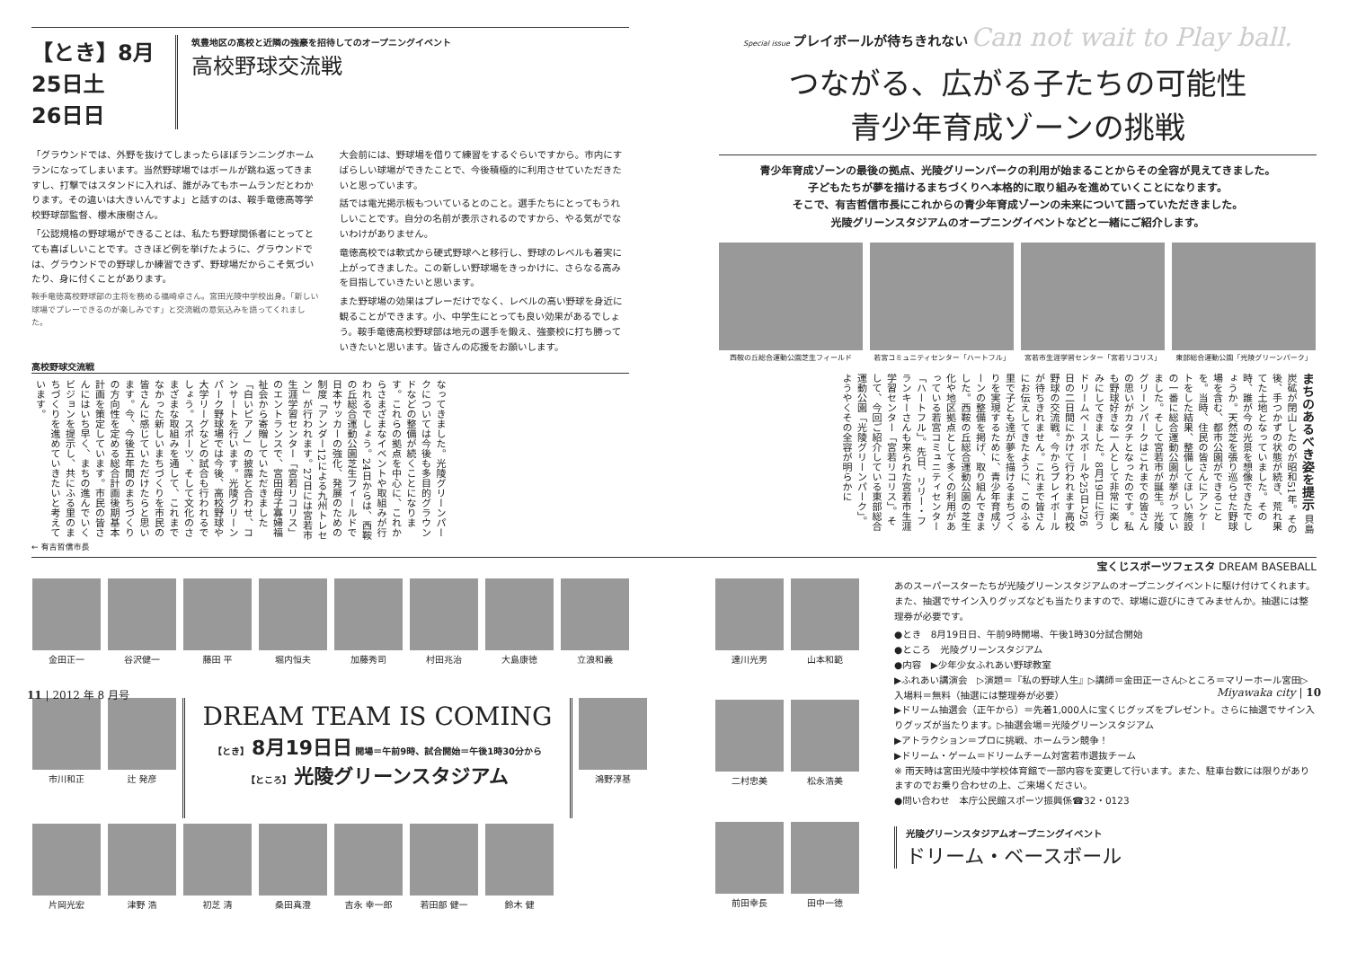【とき】8月25日土
26日日
筑豊地区の高校と近隣の強豪を招待してのオープニングイベント
高校野球交流戦
「グラウンドでは、外野を抜けてしまったらほぼランニングホームランになってしまいます。当然野球場ではボールが跳ね返ってきますし、打撃ではスタンドに入れば、誰がみてもホームランだとわかります。その違いは大きいんですよ」と話すのは、鞍手竜徳高等学校野球部監督、櫻木康樹さん。
「公認規格の野球場ができることは、私たち野球関係者にとってとても喜ばしいことです。さきほど例を挙げたように、グラウンドでは、グラウンドでの野球しか練習できず、野球場だからこそ気づいたり、身に付くことがあります。
鞍手竜徳高校野球部の主将を務める福崎卓さん。宮田光陵中学校出身。「新しい球場でプレーできるのが楽しみです」と交流戦の意気込みを語ってくれました。
大会前には、野球場を借りて練習をするぐらいですから。市内にすばらしい球場ができたことで、今後積極的に利用させていただきたいと思っています。
話では電光掲示板もついているとのこと。選手たちにとってもうれしいことです。自分の名前が表示されるのですから、やる気がでないわけがありません。
竜徳高校では軟式から硬式野球へと移行し、野球のレベルも着実に上がってきました。この新しい野球場をきっかけに、さらなる高みを目指していきたいと思います。
また野球場の効果はプレーだけでなく、レベルの高い野球を身近に観ることができます。小、中学生にとっても良い効果があるでしょう。鞍手竜徳高校野球部は地元の選手を鍛え、強豪校に打ち勝っていきたいと思います。皆さんの応援をお願いします。
高校野球交流戦
なってきました。光陵グリーンパークについては今後も多目的グラウンドなどの整備が続くことになります。これらの拠点を中心に、これからさまざまなイベントや取組みが行われるでしょう。24日からは、西鞍の丘総合運動公園芝生フィールドで日本サッカーの強化、発展のための制度「アンダー12による九州トレセン」が行われます。27日には宮若市生涯学習センター「宮若リコリス」のエントランスで、宮田母子寡婦福祉会から寄贈していただきました「白いピアノ」の披露と合わせ、コンサートを行います。光陵グリーンパーク野球場では今後、高校野球や大学リーグなどの試合も行われるでしょう。スポーツ、そして文化のさまざまな取組みを通して、これまでなかった新しいまちづくりを市民の皆さんに感じていただけたらと思います。今、今後五年間のまちづくりの方向性を定める総合計画後期基本計画を策定しています。市民の皆さんにはいち早く、まちの進んでいくビジョンを提示し、共にふる里のまちづくりを進めていきたいと考えています。
← 有吉哲信市長
Special issue プレイボールが待ちきれない Can not wait to Play ball.
つながる、広がる子たちの可能性
青少年育成ゾーンの挑戦
青少年育成ゾーンの最後の拠点、光陵グリーンパークの利用が始まることからその全容が見えてきました。
子どもたちが夢を描けるまちづくりへ本格的に取り組みを進めていくことになります。
そこで、有吉哲信市長にこれからの青少年育成ゾーンの未来について語っていただきました。
光陵グリーンスタジアムのオープニングイベントなどと一緒にご紹介します。
西鞍の丘総合運動公園芝生フィールド
若宮コミュニティセンター「ハートフル」
宮若市生涯学習センター「宮若リコリス」
東部総合運動公園「光陵グリーンパーク」
まちのあるべき姿を提示 貝島炭砿が閉山したのが昭和51年。その後、手つかずの状態が続き、荒れ果てた土地となっていました。その時、誰が今の光景を想像できたでしょうか。天然芝を張り巡らせた野球場を含む、都市公園ができることを。当時、住民の皆さんにアンケートをした結果、整備してほしい施設の一番に総合運動公園が挙がっていました。そして宮若市が誕生。光陵グリーンパークはこれまでの皆さんの思いがカタチとなったのです。私も野球好きな一人として非常に楽しみにしてきました。8月19日に行うドリームベースボールや25日と26日の二日間にかけて行われます高校野球の交流戦。今からプレイボールが待ちきれません。これまで皆さんにお伝えしてきたように、このふる里で子ども達が夢を描けるまちづくりを実現するために、青少年育成ゾーンの整備を掲げ、取り組んできました。西鞍の丘総合運動公園の芝生化や地区拠点として多くの利用があっている若宮コミュニティセンター「ハートフル」。先日、リリー・フランキーさんも来られた宮若市生涯学習センター「宮若リコリス」。そして、今回ご紹介している東部総合運動公園「光陵グリーンパーク」。ようやくその全容が明らかに
宝くじスポーツフェスタ DREAM BASEBALL
金田正一
谷沢健一
藤田 平
堀内恒夫
加藤秀司
村田兆治
大島康徳
立浪和義
市川和正
辻 発彦
DREAM TEAM IS COMING
【とき】 8月19日日 開場＝午前9時、試合開始＝午後1時30分から
【ところ】 光陵グリーンスタジアム
鴻野淳基
片岡光宏
津野 浩
初芝 清
桑田真澄
吉永 幸一郎
若田部 健一
鈴木 健
達川光男
山本和範
二村忠美
松永浩美
前田幸長
田中一徳
あのスーパースターたちが光陵グリーンスタジアムのオープニングイベントに駆け付けてくれます。また、抽選でサイン入りグッズなども当たりますので、球場に遊びにきてみませんか。抽選には整理券が必要です。
●とき　8月19日日、午前9時開場、午後1時30分試合開始
●ところ　光陵グリーンスタジアム
●内容　▶少年少女ふれあい野球教室
▶ふれあい講演会　▷演題＝『私の野球人生』▷講師＝金田正一さん▷ところ＝マリーホール宮田▷入場料＝無料（抽選には整理券が必要）
▶ドリーム抽選会（正午から）＝先着1,000人に宝くじグッズをプレゼント。さらに抽選でサイン入りグッズが当たります。▷抽選会場＝光陵グリーンスタジアム
▶アトラクション＝プロに挑戦、ホームラン競争！
▶ドリーム・ゲーム＝ドリームチーム対宮若市選抜チーム
※ 雨天時は宮田光陵中学校体育館で一部内容を変更して行います。また、駐車台数には限りがありますのでお乗り合わせの上、ご来場ください。
●問い合わせ　本庁公民館スポーツ振興係☎32・0123
光陵グリーンスタジアムオープニングイベント
ドリーム・ベースボール
11 | 2012 年 8 月号 Miyawaka city | 10